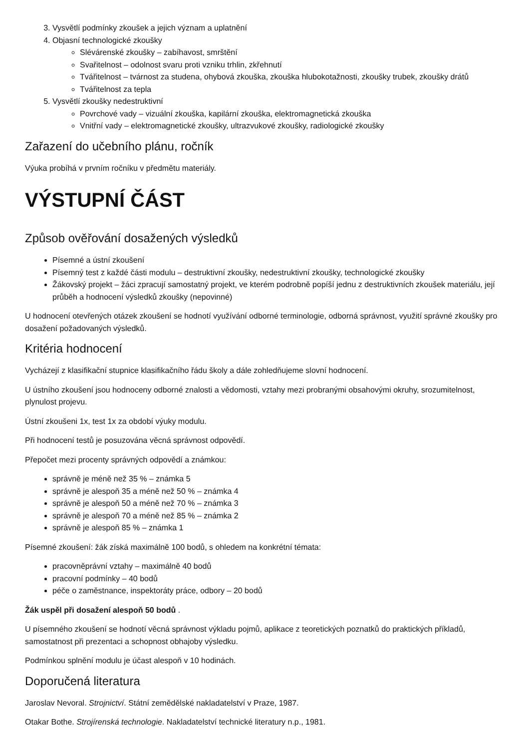3. Vysvětlí podmínky zkoušek a jejich význam a uplatnění
4. Objasní technologické zkoušky
Slévárenské zkoušky – zabíhavost, smrštění
Svařitelnost – odolnost svaru proti vzniku trhlin, zkřehnutí
Tvářitelnost – tvárnost za studena, ohybová zkouška, zkouška hlubokotažnosti, zkoušky trubek, zkoušky drátů
Tvářitelnost za tepla
5. Vysvětlí zkoušky nedestruktivní
Povrchové vady – vizuální zkouška, kapilární zkouška, elektromagnetická zkouška
Vnitřní vady – elektromagnetické zkoušky, ultrazvukové zkoušky, radiologické zkoušky
Zařazení do učebního plánu, ročník
Výuka probíhá v prvním ročníku v předmětu materiály.
VÝSTUPNÍ ČÁST
Způsob ověřování dosažených výsledků
Písemné a ústní zkoušení
Písemný test z každé části modulu – destruktivní zkoušky, nedestruktivní zkoušky, technologické zkoušky
Žákovský projekt – žáci zpracují samostatný projekt, ve kterém podrobně popíší jednu z destruktivních zkoušek materiálu, její průběh a hodnocení výsledků zkoušky (nepovinné)
U hodnocení otevřených otázek zkoušení se hodnotí využívání odborné terminologie, odborná správnost, využití správné zkoušky pro dosažení požadovaných výsledků.
Kritéria hodnocení
Vycházejí z klasifikační stupnice klasifikačního řádu školy a dále zohledňujeme slovní hodnocení.
U ústního zkoušení jsou hodnoceny odborné znalosti a vědomosti, vztahy mezi probranými obsahovými okruhy, srozumitelnost, plynulost projevu.
Ústní zkoušeni 1x, test 1x za období výuky modulu.
Při hodnocení testů je posuzována věcná správnost odpovědí.
Přepočet mezi procenty správných odpovědí a známkou:
správně je méně než 35 % – známka 5
správně je alespoň 35 a méně než 50 % – známka 4
správně je alespoň 50 a méně než 70 % – známka 3
správně je alespoň 70 a méně než 85 % – známka 2
správně je alespoň 85 % – známka 1
Písemné zkoušení: žák získá maximálně 100 bodů, s ohledem na konkrétní témata:
pracovněprávní vztahy – maximálně 40 bodů
pracovní podmínky – 40 bodů
péče o zaměstnance, inspektoráty práce, odbory – 20 bodů
Žák uspěl při dosažení alespoň 50 bodů .
U písemného zkoušení se hodnotí věcná správnost výkladu pojmů, aplikace z teoretických poznatků do praktických příkladů, samostatnost při prezentaci a schopnost obhajoby výsledku.
Podmínkou splnění modulu je účast alespoň v 10 hodinách.
Doporučená literatura
Jaroslav Nevoral. Strojnictví. Státní zemědělské nakladatelství v Praze, 1987.
Otakar Bothe. Strojírenská technologie. Nakladatelství technické literatury n.p., 1981.